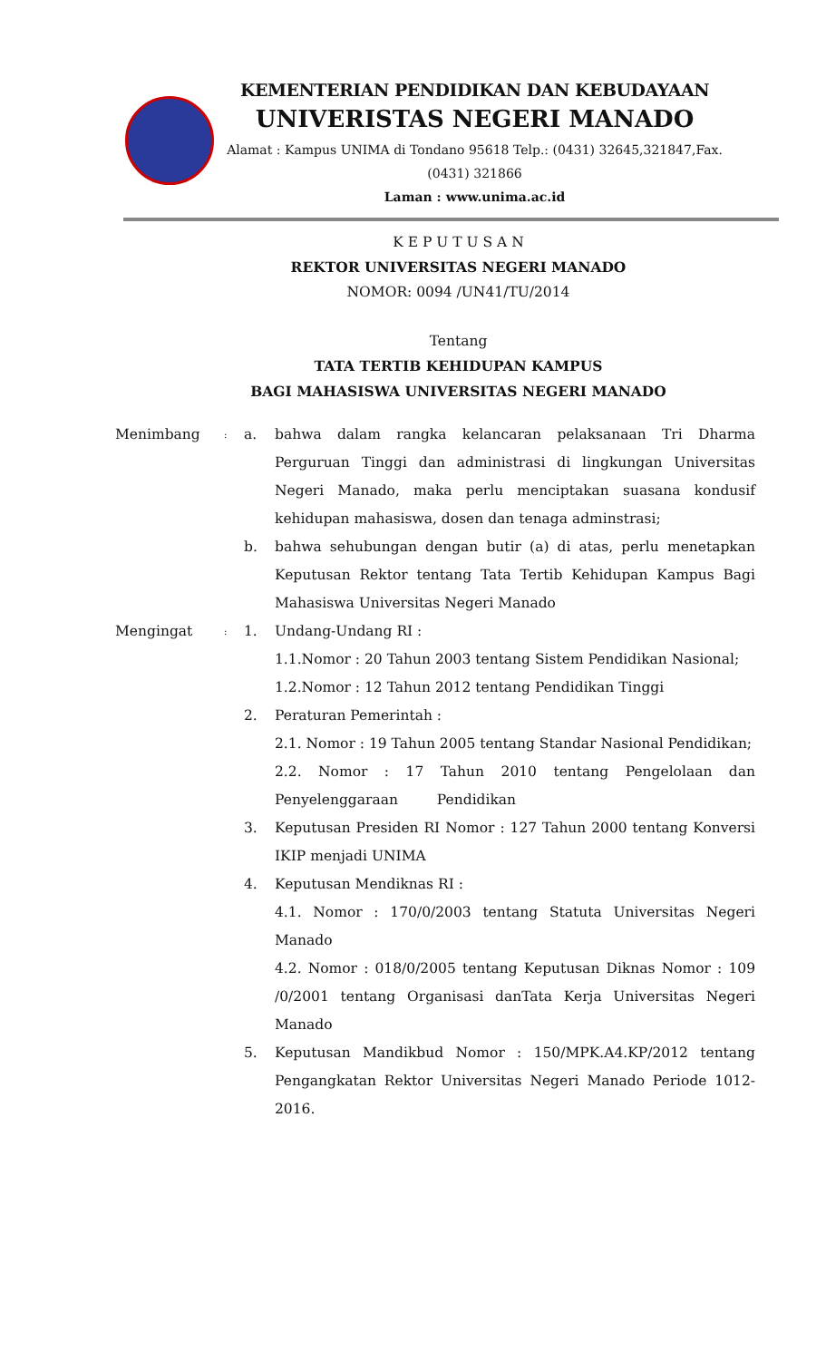KEMENTERIAN PENDIDIKAN DAN KEBUDAYAAN
UNIVERISTAS NEGERI MANADO
Alamat : Kampus UNIMA di Tondano 95618 Telp.: (0431) 32645,321847,Fax. (0431) 321866
Laman : www.unima.ac.id
K E P U T U S A N
REKTOR UNIVERSITAS NEGERI MANADO
NOMOR: 0094 /UN41/TU/2014
Tentang
TATA TERTIB KEHIDUPAN KAMPUS
BAGI MAHASISWA UNIVERSITAS NEGERI MANADO
Menimbang
:
a. bahwa dalam rangka kelancaran pelaksanaan Tri Dharma Perguruan Tinggi dan administrasi di lingkungan Universitas Negeri Manado, maka perlu menciptakan suasana kondusif kehidupan mahasiswa, dosen dan tenaga adminstrasi;
b. bahwa sehubungan dengan butir (a) di atas, perlu menetapkan Keputusan Rektor tentang Tata Tertib Kehidupan Kampus Bagi Mahasiswa Universitas Negeri Manado
Mengingat
:
1. Undang-Undang RI :
1.1.Nomor : 20 Tahun 2003 tentang Sistem Pendidikan Nasional;
1.2.Nomor : 12 Tahun 2012 tentang Pendidikan Tinggi
2. Peraturan Pemerintah :
2.1. Nomor : 19 Tahun 2005 tentang Standar Nasional Pendidikan;
2.2. Nomor : 17 Tahun 2010 tentang Pengelolaan dan Penyelenggaraan Pendidikan
3. Keputusan Presiden RI Nomor : 127 Tahun 2000 tentang Konversi IKIP menjadi UNIMA
4. Keputusan Mendiknas RI :
4.1. Nomor : 170/0/2003 tentang Statuta Universitas Negeri Manado
4.2. Nomor : 018/0/2005 tentang Keputusan Diknas Nomor : 109 /0/2001 tentang Organisasi danTata Kerja Universitas Negeri Manado
5. Keputusan Mandikbud Nomor : 150/MPK.A4.KP/2012 tentang Pengangkatan Rektor Universitas Negeri Manado Periode 1012-2016.